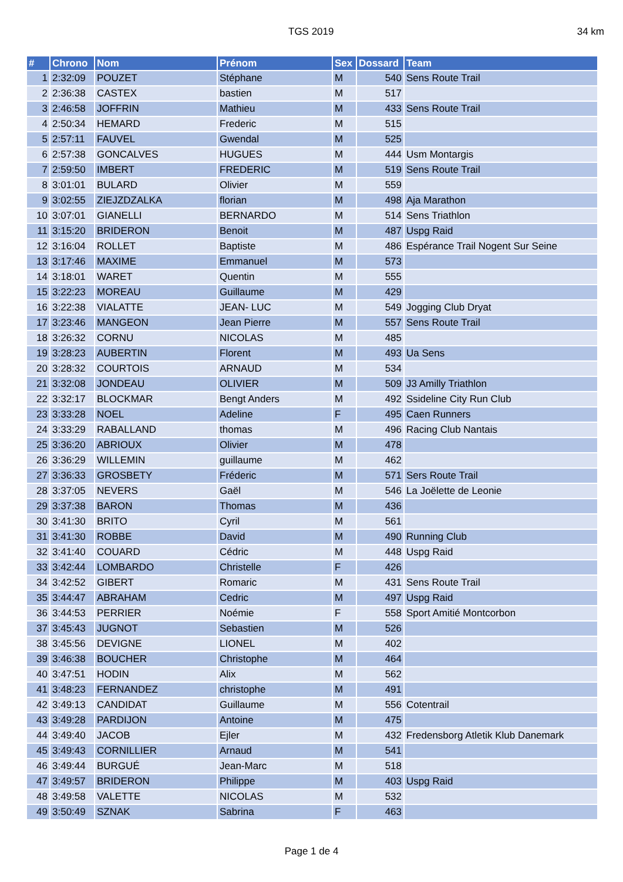TGS 2019 34 km
| # | Chrono | Nom | Prénom | Sex | Dossard | Team |
| --- | --- | --- | --- | --- | --- | --- |
| 1 | 2:32:09 | POUZET | Stéphane | M | 540 | Sens Route Trail |
| 2 | 2:36:38 | CASTEX | bastien | M | 517 | |
| 3 | 2:46:58 | JOFFRIN | Mathieu | M | 433 | Sens Route Trail |
| 4 | 2:50:34 | HEMARD | Frederic | M | 515 | |
| 5 | 2:57:11 | FAUVEL | Gwendal | M | 525 | |
| 6 | 2:57:38 | GONCALVES | HUGUES | M | 444 | Usm Montargis |
| 7 | 2:59:50 | IMBERT | FREDERIC | M | 519 | Sens Route Trail |
| 8 | 3:01:01 | BULARD | Olivier | M | 559 | |
| 9 | 3:02:55 | ZIEJZDZALKA | florian | M | 498 | Aja Marathon |
| 10 | 3:07:01 | GIANELLI | BERNARDO | M | 514 | Sens Triathlon |
| 11 | 3:15:20 | BRIDERON | Benoit | M | 487 | Uspg Raid |
| 12 | 3:16:04 | ROLLET | Baptiste | M | 486 | Espérance Trail Nogent Sur Seine |
| 13 | 3:17:46 | MAXIME | Emmanuel | M | 573 | |
| 14 | 3:18:01 | WARET | Quentin | M | 555 | |
| 15 | 3:22:23 | MOREAU | Guillaume | M | 429 | |
| 16 | 3:22:38 | VIALATTE | JEAN- LUC | M | 549 | Jogging Club Dryat |
| 17 | 3:23:46 | MANGEON | Jean Pierre | M | 557 | Sens Route Trail |
| 18 | 3:26:32 | CORNU | NICOLAS | M | 485 | |
| 19 | 3:28:23 | AUBERTIN | Florent | M | 493 | Ua Sens |
| 20 | 3:28:32 | COURTOIS | ARNAUD | M | 534 | |
| 21 | 3:32:08 | JONDEAU | OLIVIER | M | 509 | J3 Amilly Triathlon |
| 22 | 3:32:17 | BLOCKMAR | Bengt Anders | M | 492 | Ssideline City Run Club |
| 23 | 3:33:28 | NOEL | Adeline | F | 495 | Caen Runners |
| 24 | 3:33:29 | RABALLAND | thomas | M | 496 | Racing Club Nantais |
| 25 | 3:36:20 | ABRIOUX | Olivier | M | 478 | |
| 26 | 3:36:29 | WILLEMIN | guillaume | M | 462 | |
| 27 | 3:36:33 | GROSBETY | Fréderic | M | 571 | Sers Route Trail |
| 28 | 3:37:05 | NEVERS | Gaël | M | 546 | La Joëlette de Leonie |
| 29 | 3:37:38 | BARON | Thomas | M | 436 | |
| 30 | 3:41:30 | BRITO | Cyril | M | 561 | |
| 31 | 3:41:30 | ROBBE | David | M | 490 | Running Club |
| 32 | 3:41:40 | COUARD | Cédric | M | 448 | Uspg Raid |
| 33 | 3:42:44 | LOMBARDO | Christelle | F | 426 | |
| 34 | 3:42:52 | GIBERT | Romaric | M | 431 | Sens Route Trail |
| 35 | 3:44:47 | ABRAHAM | Cedric | M | 497 | Uspg Raid |
| 36 | 3:44:53 | PERRIER | Noémie | F | 558 | Sport Amitié Montcorbon |
| 37 | 3:45:43 | JUGNOT | Sebastien | M | 526 | |
| 38 | 3:45:56 | DEVIGNE | LIONEL | M | 402 | |
| 39 | 3:46:38 | BOUCHER | Christophe | M | 464 | |
| 40 | 3:47:51 | HODIN | Alix | M | 562 | |
| 41 | 3:48:23 | FERNANDEZ | christophe | M | 491 | |
| 42 | 3:49:13 | CANDIDAT | Guillaume | M | 556 | Cotentrail |
| 43 | 3:49:28 | PARDIJON | Antoine | M | 475 | |
| 44 | 3:49:40 | JACOB | Ejler | M | 432 | Fredensborg Atletik Klub Danemark |
| 45 | 3:49:43 | CORNILLIER | Arnaud | M | 541 | |
| 46 | 3:49:44 | BURGUÉ | Jean-Marc | M | 518 | |
| 47 | 3:49:57 | BRIDERON | Philippe | M | 403 | Uspg Raid |
| 48 | 3:49:58 | VALETTE | NICOLAS | M | 532 | |
| 49 | 3:50:49 | SZNAK | Sabrina | F | 463 | |
Page 1 de 4